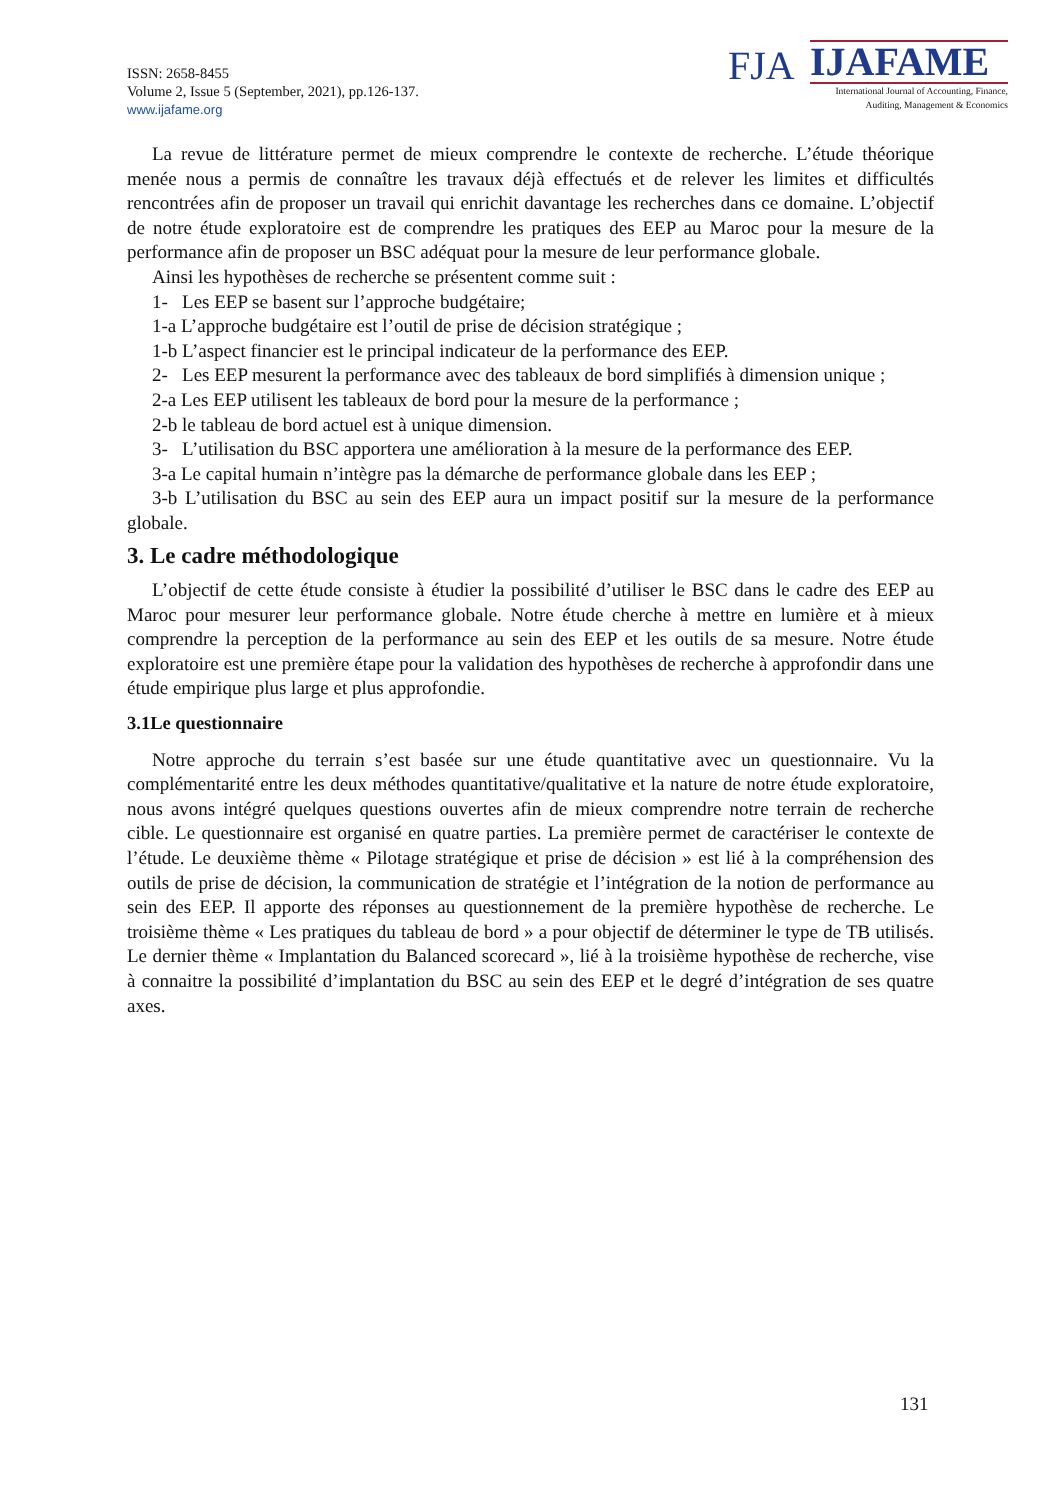ISSN: 2658-8455
Volume 2, Issue 5 (September, 2021), pp.126-137.
www.ijafame.org
FJA
IJAFAME
International Journal of Accounting, Finance,
Auditing, Management & Economics
La revue de littérature permet de mieux comprendre le contexte de recherche. L’étude théorique menée nous a permis de connaître les travaux déjà effectués et de relever les limites et difficultés rencontrées afin de proposer un travail qui enrichit davantage les recherches dans ce domaine. L’objectif de notre étude exploratoire est de comprendre les pratiques des EEP au Maroc pour la mesure de la performance afin de proposer un BSC adéquat pour la mesure de leur performance globale.
Ainsi les hypothèses de recherche se présentent comme suit :
1- Les EEP se basent sur l’approche budgétaire;
1-a L’approche budgétaire est l’outil de prise de décision stratégique ;
1-b L’aspect financier est le principal indicateur de la performance des EEP.
2- Les EEP mesurent la performance avec des tableaux de bord simplifiés à dimension unique ;
2-a Les EEP utilisent les tableaux de bord pour la mesure de la performance ;
2-b le tableau de bord actuel est à unique dimension.
3- L’utilisation du BSC apportera une amélioration à la mesure de la performance des EEP.
3-a Le capital humain n’intègre pas la démarche de performance globale dans les EEP ;
3-b L’utilisation du BSC au sein des EEP aura un impact positif sur la mesure de la performance globale.
3. Le cadre méthodologique
L’objectif de cette étude consiste à étudier la possibilité d’utiliser le BSC dans le cadre des EEP au Maroc pour mesurer leur performance globale. Notre étude cherche à mettre en lumière et à mieux comprendre la perception de la performance au sein des EEP et les outils de sa mesure. Notre étude exploratoire est une première étape pour la validation des hypothèses de recherche à approfondir dans une étude empirique plus large et plus approfondie.
3.1Le questionnaire
Notre approche du terrain s’est basée sur une étude quantitative avec un questionnaire. Vu la complémentarité entre les deux méthodes quantitative/qualitative et la nature de notre étude exploratoire, nous avons intégré quelques questions ouvertes afin de mieux comprendre notre terrain de recherche cible. Le questionnaire est organisé en quatre parties. La première permet de caractériser le contexte de l’étude. Le deuxième thème « Pilotage stratégique et prise de décision » est lié à la compréhension des outils de prise de décision, la communication de stratégie et l’intégration de la notion de performance au sein des EEP. Il apporte des réponses au questionnement de la première hypothèse de recherche. Le troisième thème « Les pratiques du tableau de bord » a pour objectif de déterminer le type de TB utilisés. Le dernier thème « Implantation du Balanced scorecard », lié à la troisième hypothèse de recherche, vise à connaitre la possibilité d’implantation du BSC au sein des EEP et le degré d’intégration de ses quatre axes.
131